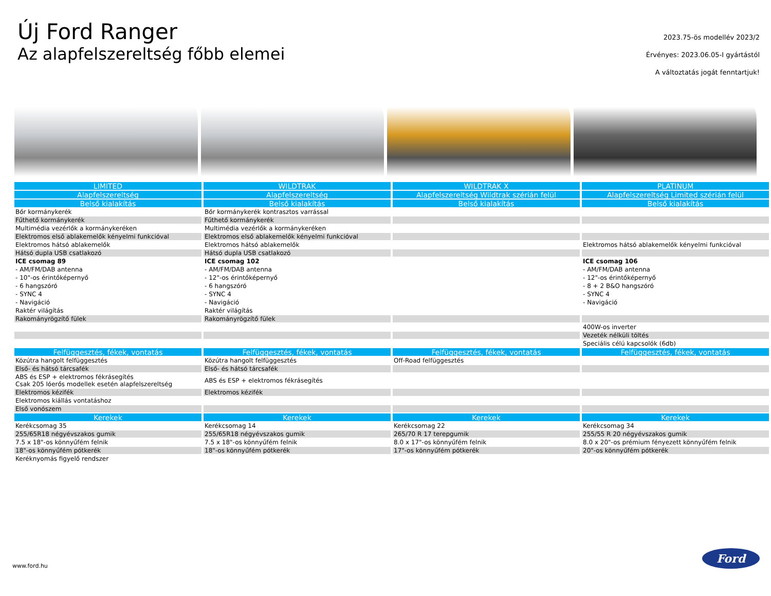Új Ford Ranger
Az alapfelszereltség főbb elemei
2023.75-ös modellév 2023/2
Érvényes: 2023.06.05-I gyártástól
A változtatás jogát fenntartjuk!
| LIMITED | WILDTRAK | WILDTRAK X | PLATINUM |
| --- | --- | --- | --- |
| Alapfelszereltség | Alapfelszereltség | Alapfelszereltség Wildtrak szérián felül | Alapfelszereltség Limited szérián felül |
| Belső kialakítás | Belső kialakítás | Belső kialakítás | Belső kialakítás |
| Bőr kormánykerék | Bőr kormánykerék kontrasztos varrással | | |
| Fűthető kormánykerék | Fűthető kormánykerék | | |
| Multimédia vezérlők a kormánykeréken | Multimédia vezérlők a kormánykeréken | | |
| Elektromos első ablakemelők kényelmi funkcióval | Elektromos első ablakemelők kényelmi funkcióval | | |
| Elektromos hátsó ablakemelők | Elektromos hátsó ablakemelők | | Elektromos hátsó ablakemelők kényelmi funkcióval |
| Hátsó dupla USB csatlakozó | Hátsó dupla USB csatlakozó | | |
| ICE csomag 89 | ICE csomag 102 | | ICE csomag 106 |
| - AM/FM/DAB antenna | - AM/FM/DAB antenna | | - AM/FM/DAB antenna |
| - 10"-os érintőképernyő | - 12"-os érintőképernyő | | - 12"-os érintőképernyő |
| - 6 hangszóró | - 6 hangszóró | | - 8 + 2 B&O hangszóró |
| - SYNC 4 | - SYNC 4 | | - SYNC 4 |
| - Navigáció | - Navigáció | | - Navigáció |
| Raktér világítás | Raktér világítás | | |
| Rakományrögzítő fülek | Rakományrögzítő fülek | | |
| | | | 400W-os inverter |
| | | | Vezeték nélküli töltés |
| | | | Speciális célú kapcsolók (6db) |
| Felfüggesztés, fékek, vontatás | Felfüggesztés, fékek, vontatás | Felfüggesztés, fékek, vontatás | Felfüggesztés, fékek, vontatás |
| Közútra hangolt felfüggesztés | Közútra hangolt felfüggesztés | Off-Road felfüggesztés | |
| Első- és hátsó tárcsafék | Első- és hátsó tárcsafék | | |
| ABS és ESP + elektromos fékrásegítés Csak 205 lóerős modellek esetén alapfelszereltség | ABS és ESP + elektromos fékrásegítés | | |
| Elektromos kézifék | Elektromos kézifék | | |
| Elektromos kiállás vontatáshoz | | | |
| Első vonószem | | | |
| Kerekek | Kerekek | Kerekek | Kerekek |
| Kerékcsomag 35 | Kerékcsomag 14 | Kerékcsomag 22 | Kerékcsomag 34 |
| 255/65R18 négyévszakos gumik | 255/65R18 négyévszakos gumik | 265/70 R 17 terepgumik | 255/55 R 20 négyévszakos gumik |
| 7.5 x 18"-os könnyűfém felnik | 7.5 x 18"-os könnyűfém felnik | 8.0 x 17"-os könnyűfém felnik | 8.0 x 20"-os prémium fényezett könnyűfém felnik |
| 18"-os könnyűfém pótkerék | 18"-os könnyűfém pótkerék | 17"-os könnyűfém pótkerék | 20"-os könnyűfém pótkerék |
| Keréknyomás figyelő rendszer | | | |
www.ford.hu
Ford